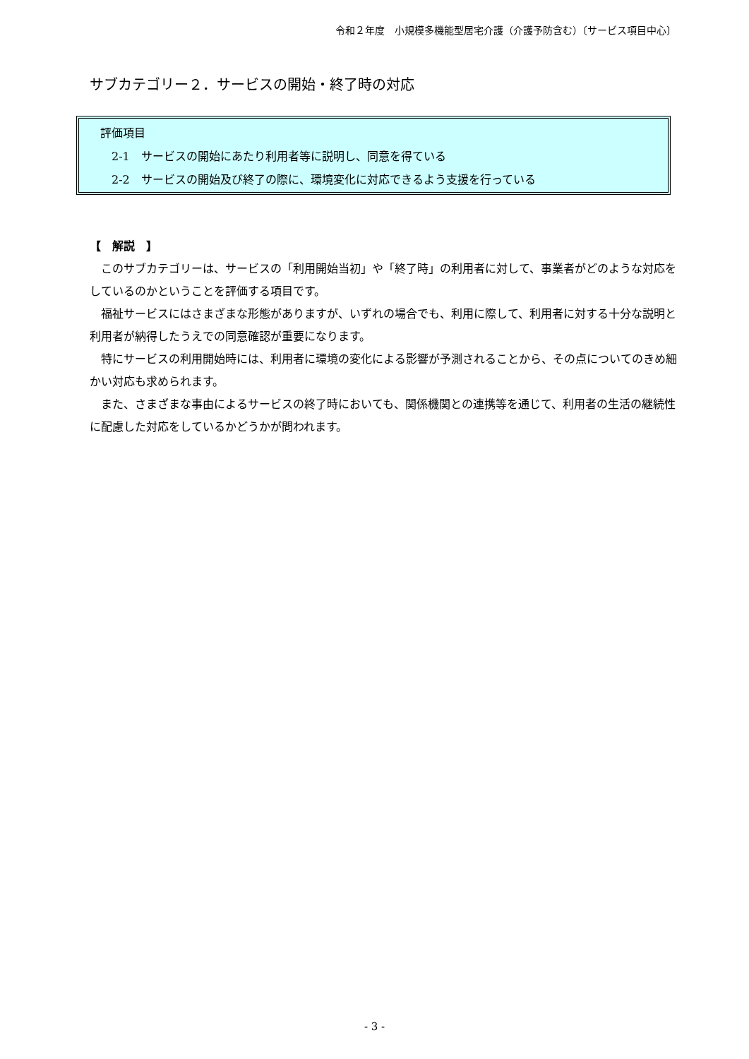令和２年度　小規模多機能型居宅介護（介護予防含む）〔サービス項目中心〕
サブカテゴリー２．サービスの開始・終了時の対応
評価項目
2-1　サービスの開始にあたり利用者等に説明し、同意を得ている
2-2　サービスの開始及び終了の際に、環境変化に対応できるよう支援を行っている
【　解説　】
このサブカテゴリーは、サービスの「利用開始当初」や「終了時」の利用者に対して、事業者がどのような対応をしているのかということを評価する項目です。
福祉サービスにはさまざまな形態がありますが、いずれの場合でも、利用に際して、利用者に対する十分な説明と利用者が納得したうえでの同意確認が重要になります。
特にサービスの利用開始時には、利用者に環境の変化による影響が予測されることから、その点についてのきめ細かい対応も求められます。
また、さまざまな事由によるサービスの終了時においても、関係機関との連携等を通じて、利用者の生活の継続性に配慮した対応をしているかどうかが問われます。
- 3 -